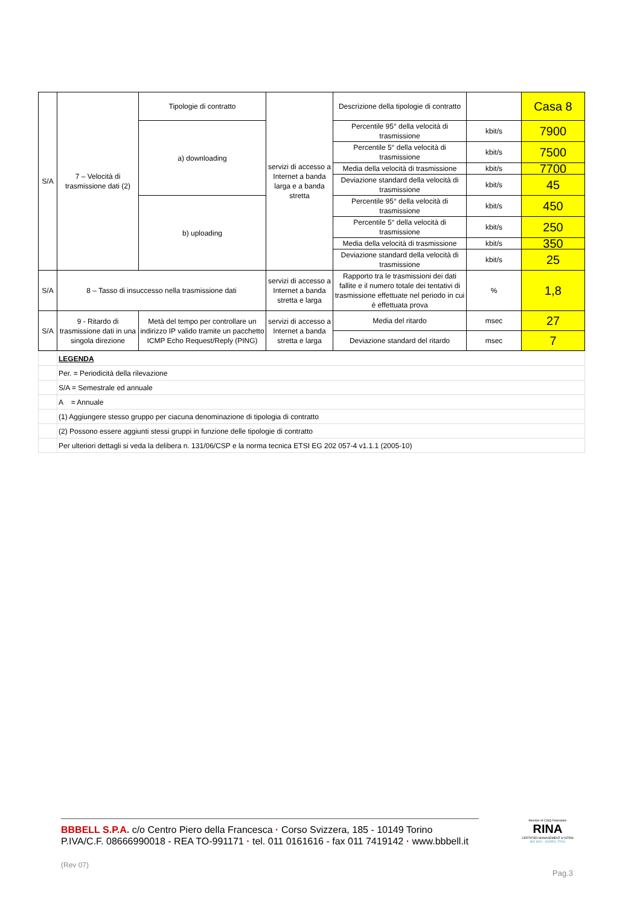| S/A | 7 – Velocità di trasmissione dati (2) | Tipologie di contratto | servizi di accesso a Internet a banda larga e a banda stretta | Descrizione della tipologie di contratto | | Casa 8 |
| | | a) downloading | | Percentile 95° della velocità di trasmissione | kbit/s | 7900 |
| | | | | Percentile 5° della velocità di trasmissione | kbit/s | 7500 |
| | | | | Media della velocità di trasmissione | kbit/s | 7700 |
| | | | | Deviazione standard della velocità di trasmissione | kbit/s | 45 |
| | | b) uploading | | Percentile 95° della velocità di trasmissione | kbit/s | 450 |
| | | | | Percentile 5° della velocità di trasmissione | kbit/s | 250 |
| | | | | Media della velocità di trasmissione | kbit/s | 350 |
| | | | | Deviazione standard della velocità di trasmissione | kbit/s | 25 |
| S/A | 8 – Tasso di insuccesso nella trasmissione dati | | servizi di accesso a Internet a banda stretta e larga | Rapporto tra le trasmissioni dei dati fallite e il numero totale dei tentativi di trasmissione effettuate nel periodo in cui è effettuata prova | % | 1,8 |
| S/A | 9 - Ritardo di trasmissione dati in una singola direzione | Metà del tempo per controllare un indirizzo IP valido tramite un pacchetto ICMP Echo Request/Reply (PING) | servizi di accesso a Internet a banda stretta e larga | Media del ritardo | msec | 27 |
| | | | | Deviazione standard del ritardo | msec | 7 |
| | LEGENDA |
| | Per. = Periodicità della rilevazione |
| | S/A = Semestrale ed annuale |
| | A = Annuale |
| | (1) Aggiungere stesso gruppo per ciacuna denominazione di tipologia di contratto |
| | (2) Possono essere aggiunti stessi gruppi in funzione delle tipologie di contratto |
| | Per ulteriori dettagli si veda la delibera n. 131/06/CSP e la norma tecnica ETSI EG 202 057-4 v1.1.1 (2005-10) |
BBBELL S.P.A. c/o Centro Piero della Francesca · Corso Svizzera, 185 - 10149 Torino
P.IVA/C.F. 08666990018 - REA TO-991171 · tel. 011 0161616 - fax 011 7419142 · www.bbbell.it
(Rev 07)
Member of CISQ Federation
RINA
CERTIFIED MANAGEMENT SYSTEM
ISO 9001 - ISO/IEC 27001
Pag.3